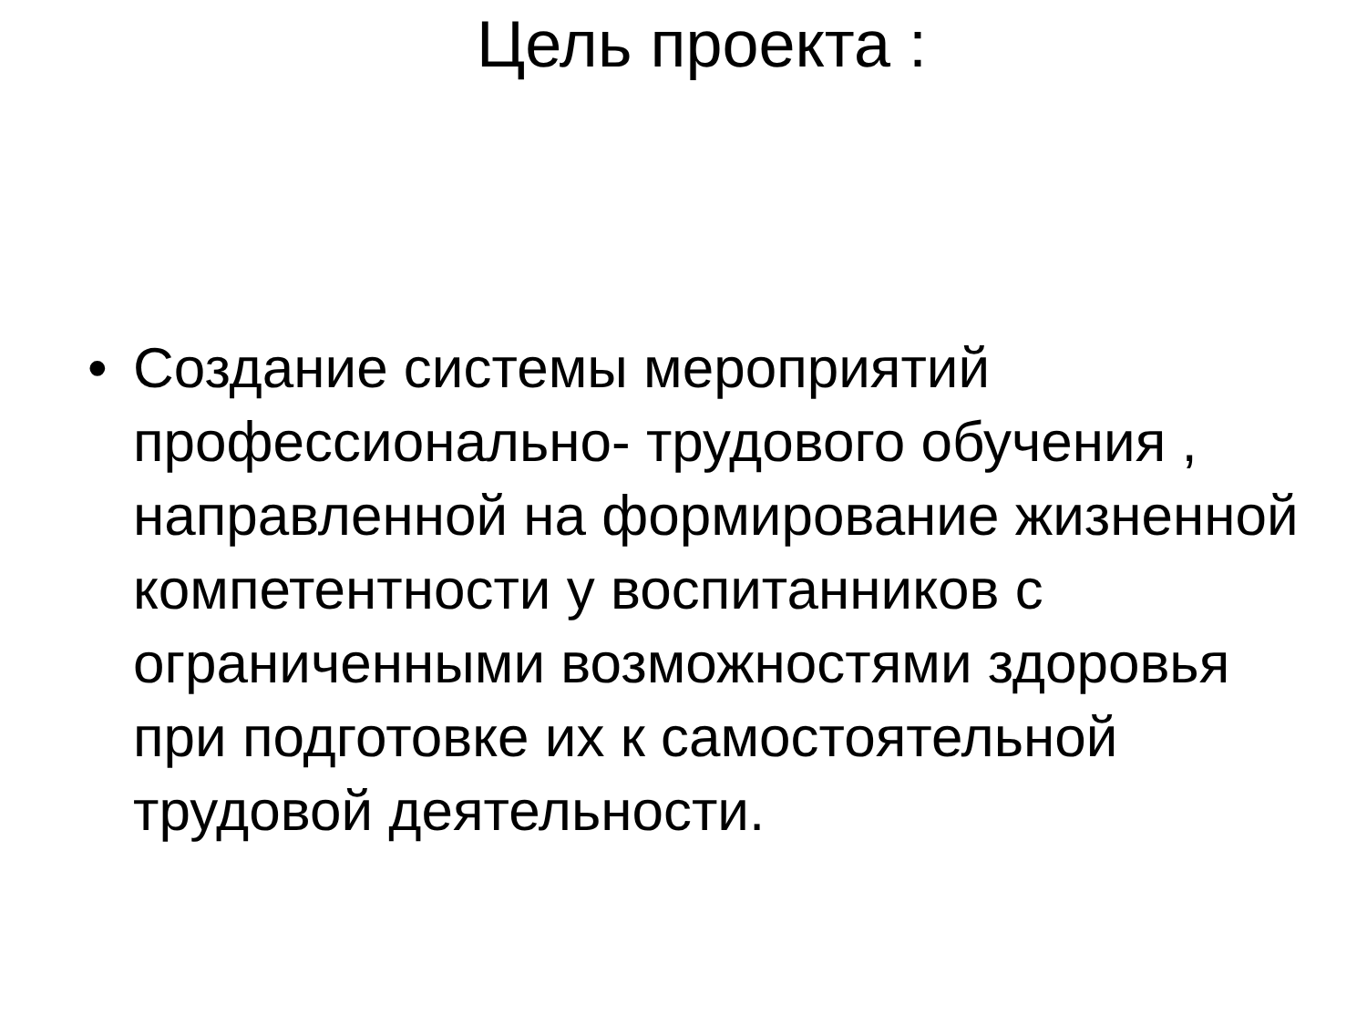Цель проекта :
• Создание системы мероприятий профессионально- трудового обучения , направленной на формирование жизненной компетентности у воспитанников с ограниченными возможностями здоровья при подготовке их к самостоятельной трудовой деятельности.